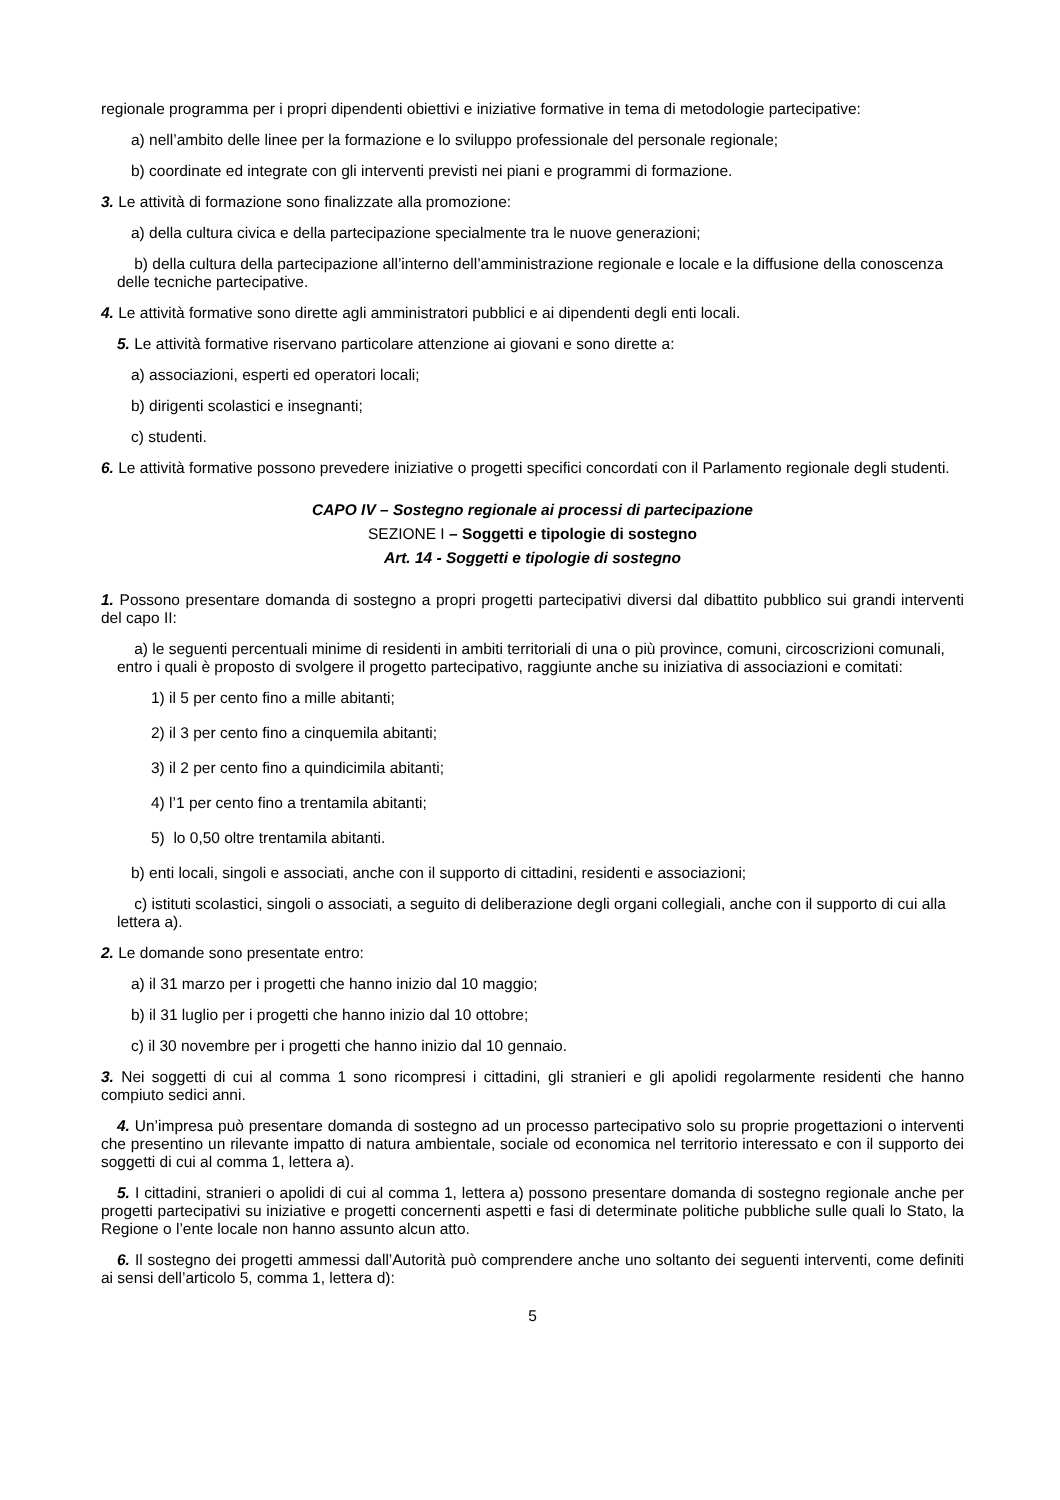regionale programma per i propri dipendenti obiettivi e iniziative formative in tema di metodologie partecipative:
a) nell’ambito delle linee per la formazione e lo sviluppo professionale del personale regionale;
b) coordinate ed integrate con gli interventi previsti nei piani e programmi di formazione.
3. Le attività di formazione sono finalizzate alla promozione:
a) della cultura civica e della partecipazione specialmente tra le nuove generazioni;
b) della cultura della partecipazione all’interno dell’amministrazione regionale e locale e la diffusione della conoscenza delle tecniche partecipative.
4. Le attività formative sono dirette agli amministratori pubblici e ai dipendenti degli enti locali.
5. Le attività formative riservano particolare attenzione ai giovani e sono dirette a:
a) associazioni, esperti ed operatori locali;
b) dirigenti scolastici e insegnanti;
c) studenti.
6. Le attività formative possono prevedere iniziative o progetti specifici concordati con il Parlamento regionale degli studenti.
CAPO IV – Sostegno regionale ai processi di partecipazione
SEZIONE I – Soggetti e tipologie di sostegno
Art. 14 - Soggetti e tipologie di sostegno
1. Possono presentare domanda di sostegno a propri progetti partecipativi diversi dal dibattito pubblico sui grandi interventi del capo II:
a) le seguenti percentuali minime di residenti in ambiti territoriali di una o più province, comuni, circoscrizioni comunali, entro i quali è proposto di svolgere il progetto partecipativo, raggiunte anche su iniziativa di associazioni e comitati:
1) il 5 per cento fino a mille abitanti;
2) il 3 per cento fino a cinquemila abitanti;
3) il 2 per cento fino a quindicimila abitanti;
4) l’1 per cento fino a trentamila abitanti;
5) lo 0,50 oltre trentamila abitanti.
b) enti locali, singoli e associati, anche con il supporto di cittadini, residenti e associazioni;
c) istituti scolastici, singoli o associati, a seguito di deliberazione degli organi collegiali, anche con il supporto di cui alla lettera a).
2. Le domande sono presentate entro:
a) il 31 marzo per i progetti che hanno inizio dal 10 maggio;
b) il 31 luglio per i progetti che hanno inizio dal 10 ottobre;
c) il 30 novembre per i progetti che hanno inizio dal 10 gennaio.
3. Nei soggetti di cui al comma 1 sono ricompresi i cittadini, gli stranieri e gli apolidi regolarmente residenti che hanno compiuto sedici anni.
4. Un’impresa può presentare domanda di sostegno ad un processo partecipativo solo su proprie progettazioni o interventi che presentino un rilevante impatto di natura ambientale, sociale od economica nel territorio interessato e con il supporto dei soggetti di cui al comma 1, lettera a).
5. I cittadini, stranieri o apolidi di cui al comma 1, lettera a) possono presentare domanda di sostegno regionale anche per progetti partecipativi su iniziative e progetti concernenti aspetti e fasi di determinate politiche pubbliche sulle quali lo Stato, la Regione o l’ente locale non hanno assunto alcun atto.
6. Il sostegno dei progetti ammessi dall’Autorità può comprendere anche uno soltanto dei seguenti interventi, come definiti ai sensi dell’articolo 5, comma 1, lettera d):
5